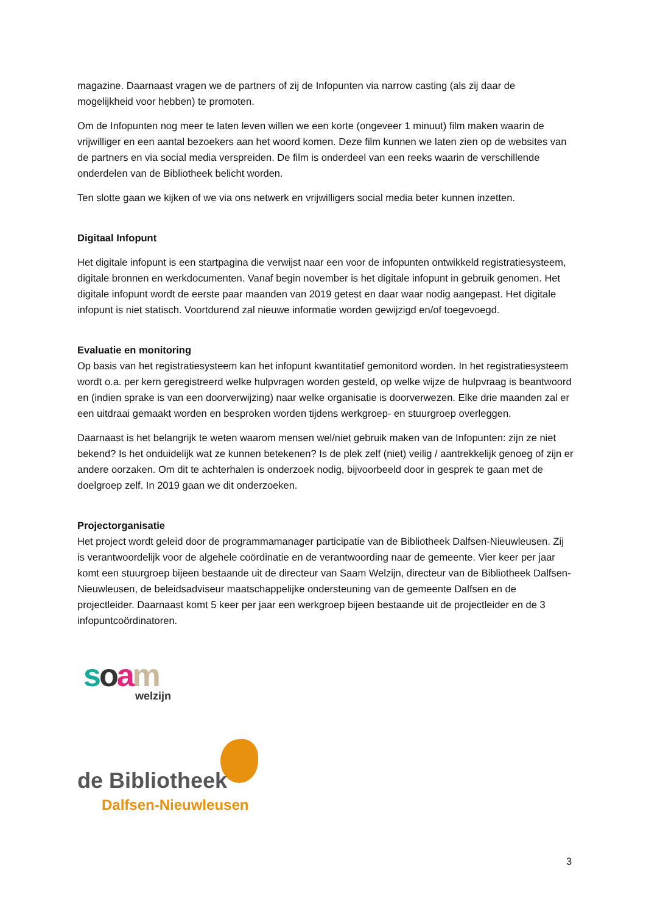magazine. Daarnaast vragen we de partners of zij de Infopunten via narrow casting (als zij daar de mogelijkheid voor hebben) te promoten.
Om de Infopunten nog meer te laten leven willen we een korte (ongeveer 1 minuut) film maken waarin de vrijwilliger en een aantal bezoekers aan het woord komen. Deze film kunnen we laten zien op de websites van de partners en via social media verspreiden. De film is onderdeel van een reeks waarin de verschillende onderdelen van de Bibliotheek belicht worden.
Ten slotte gaan we kijken of we via ons netwerk en vrijwilligers social media beter kunnen inzetten.
Digitaal Infopunt
Het digitale infopunt is een startpagina die verwijst naar een voor de infopunten ontwikkeld registratiesysteem, digitale bronnen en werkdocumenten. Vanaf begin november is het digitale infopunt in gebruik genomen. Het digitale infopunt wordt de eerste paar maanden van 2019 getest en daar waar nodig aangepast. Het digitale infopunt is niet statisch. Voortdurend zal nieuwe informatie worden gewijzigd en/of toegevoegd.
Evaluatie en monitoring
Op basis van het registratiesysteem kan het infopunt kwantitatief gemonitord worden. In het registratiesysteem wordt o.a. per kern geregistreerd welke hulpvragen worden gesteld, op welke wijze de hulpvraag is beantwoord en (indien sprake is van een doorverwijzing) naar welke organisatie is doorverwezen. Elke drie maanden zal er een uitdraai gemaakt worden en besproken worden tijdens werkgroep- en stuurgroep overleggen.
Daarnaast is het belangrijk te weten waarom mensen wel/niet gebruik maken van de Infopunten: zijn ze niet bekend? Is het onduidelijk wat ze kunnen betekenen? Is de plek zelf (niet) veilig / aantrekkelijk genoeg of zijn er andere oorzaken. Om dit te achterhalen is onderzoek nodig, bijvoorbeeld door in gesprek te gaan met de doelgroep zelf. In 2019 gaan we dit onderzoeken.
Projectorganisatie
Het project wordt geleid door de programmamanager participatie van de Bibliotheek Dalfsen-Nieuwleusen. Zij is verantwoordelijk voor de algehele coördinatie en de verantwoording naar de gemeente. Vier keer per jaar komt een stuurgroep bijeen bestaande uit de directeur van Saam Welzijn, directeur van de Bibliotheek Dalfsen-Nieuwleusen, de beleidsadviseur maatschappelijke ondersteuning van de gemeente Dalfsen en de projectleider. Daarnaast komt 5 keer per jaar een werkgroep bijeen bestaande uit de projectleider en de 3 infopuntcoördinatoren.
soam
welzijn
de Bibliotheek
Dalfsen-Nieuwleusen
3